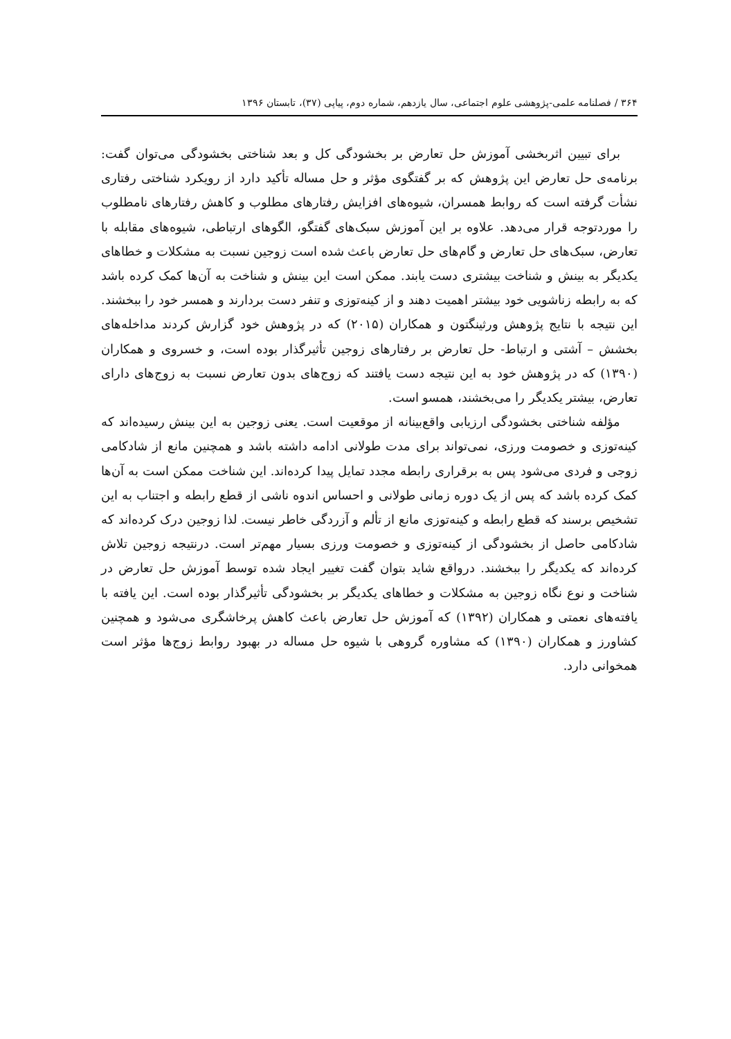۳۶۴ / فصلنامه علمی-پژوهشی علوم اجتماعی، سال یازدهم، شماره دوم، پیاپی (۳۷)، تابستان ۱۳۹۶
برای تبیین اثربخشی آموزش حل تعارض بر بخشودگی کل و بعد شناختی بخشودگی می‌توان گفت: برنامه‌ی حل تعارض این پژوهش که بر گفتگوی مؤثر و حل مساله تأکید دارد از رویکرد شناختی رفتاری نشأت گرفته است که روابط همسران، شیوه‌های افزایش رفتارهای مطلوب و کاهش رفتارهای نامطلوب را موردتوجه قرار می‌دهد. علاوه بر این آموزش سبک‌های گفتگو، الگوهای ارتباطی، شیوه‌های مقابله با تعارض، سبک‌های حل تعارض و گام‌های حل تعارض باعث شده است زوجین نسبت به مشکلات و خطاهای یکدیگر به بینش و شناخت بیشتری دست یابند. ممکن است این بینش و شناخت به آن‌ها کمک کرده باشد که به رابطه زناشویی خود بیشتر اهمیت دهند و از کینه‌توزی و تنفر دست بردارند و همسر خود را ببخشند. این نتیجه با نتایج پژوهش ورثینگتون و همکاران (۲۰۱۵) که در پژوهش خود گزارش کردند مداخله‌های بخشش – آشتی و ارتباط- حل تعارض بر رفتارهای زوجین تأثیرگذار بوده است، و خسروی و همکاران (۱۳۹۰) که در پژوهش خود به این نتیجه دست یافتند که زوج‌های بدون تعارض نسبت به زوج‌های دارای تعارض، بیشتر یکدیگر را می‌بخشند، همسو است.
مؤلفه شناختی بخشودگی ارزیابی واقع‌بینانه از موقعیت است. یعنی زوجین به این بینش رسیده‌اند که کینه‌توزی و خصومت ورزی، نمی‌تواند برای مدت طولانی ادامه داشته باشد و همچنین مانع از شادکامی زوجی و فردی می‌شود پس به برقراری رابطه مجدد تمایل پیدا کرده‌اند. این شناخت ممکن است به آن‌ها کمک کرده باشد که پس از یک دوره زمانی طولانی و احساس اندوه ناشی از قطع رابطه و اجتناب به این تشخیص برسند که قطع رابطه و کینه‌توزی مانع از تألم و آزردگی خاطر نیست. لذا زوجین درک کرده‌اند که شادکامی حاصل از بخشودگی از کینه‌توزی و خصومت ورزی بسیار مهم‌تر است. درنتیجه زوجین تلاش کرده‌اند که یکدیگر را ببخشند. درواقع شاید بتوان گفت تغییر ایجاد شده توسط آموزش حل تعارض در شناخت و نوع نگاه زوجین به مشکلات و خطاهای یکدیگر بر بخشودگی تأثیرگذار بوده است. این یافته با یافته‌های نعمتی و همکاران (۱۳۹۲) که آموزش حل تعارض باعث کاهش پرخاشگری می‌شود و همچنین کشاورز و همکاران (۱۳۹۰) که مشاوره گروهی با شیوه حل مساله در بهبود روابط زوج‌ها مؤثر است همخوانی دارد.